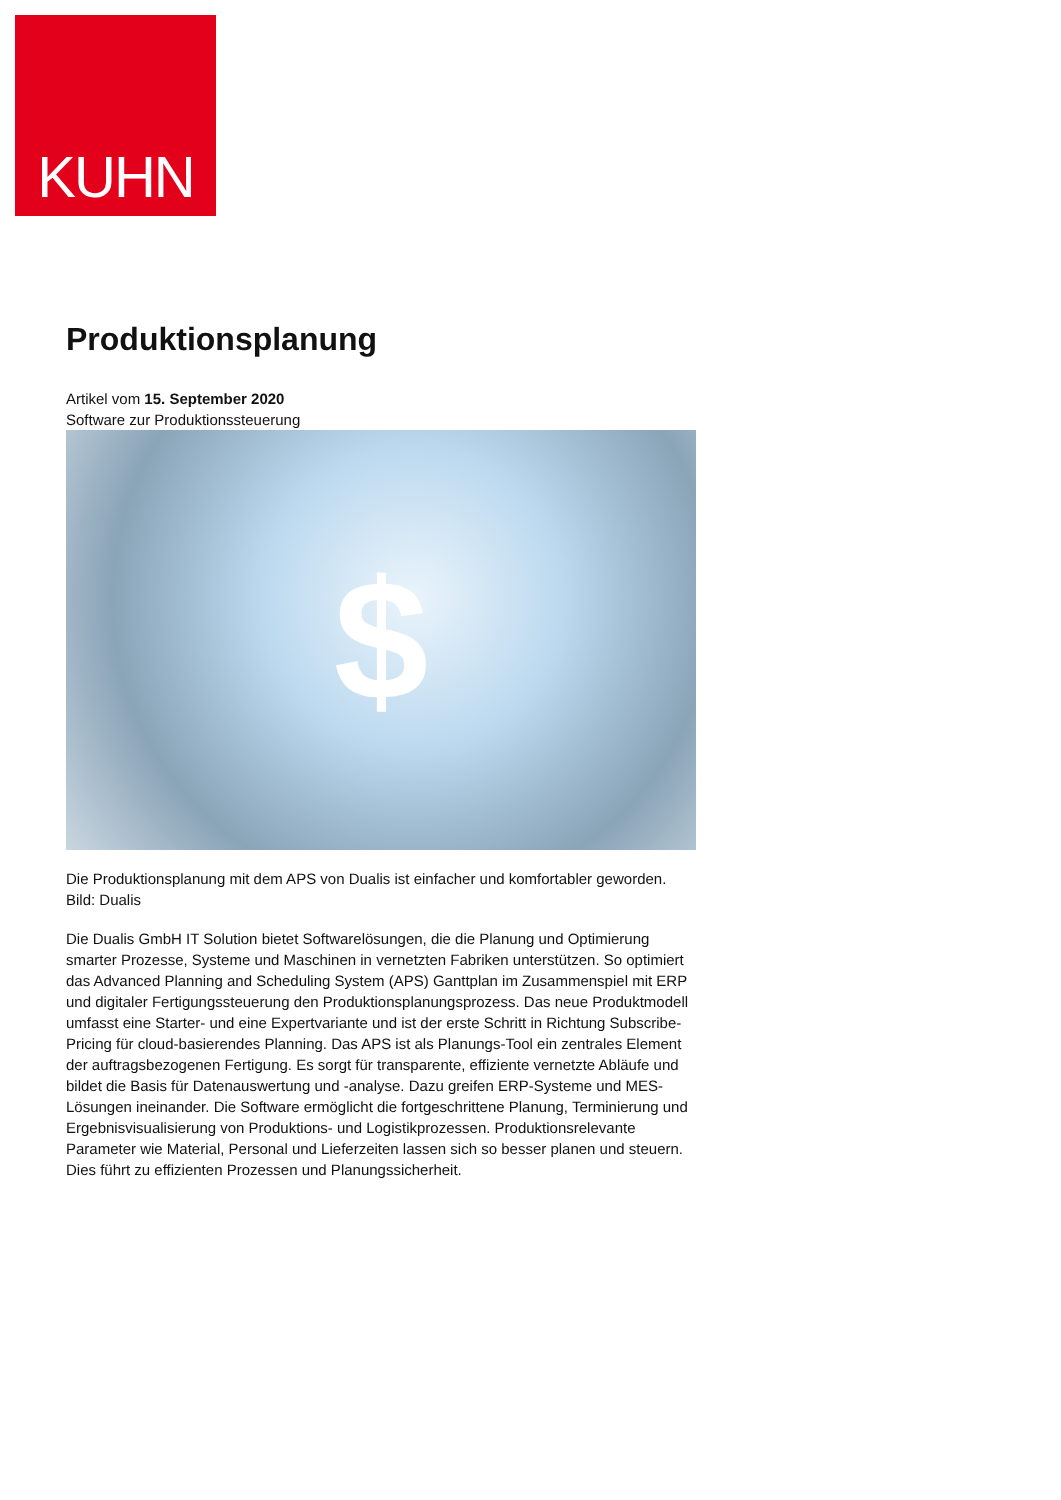KUHN
Produktionsplanung
Artikel vom 15. September 2020
Software zur Produktionssteuerung
$
Die Produktionsplanung mit dem APS von Dualis ist einfacher und komfortabler geworden. Bild: Dualis
Die Dualis GmbH IT Solution bietet Softwarelösungen, die die Planung und Optimierung smarter Prozesse, Systeme und Maschinen in vernetzten Fabriken unterstützen. So optimiert das Advanced Planning and Scheduling System (APS) Ganttplan im Zusammenspiel mit ERP und digitaler Fertigungssteuerung den Produktionsplanungsprozess. Das neue Produktmodell umfasst eine Starter- und eine Expertvariante und ist der erste Schritt in Richtung Subscribe-Pricing für cloud-basierendes Planning. Das APS ist als Planungs-Tool ein zentrales Element der auftragsbezogenen Fertigung. Es sorgt für transparente, effiziente vernetzte Abläufe und bildet die Basis für Datenauswertung und -analyse. Dazu greifen ERP-Systeme und MES-Lösungen ineinander. Die Software ermöglicht die fortgeschrittene Planung, Terminierung und Ergebnisvisualisierung von Produktions- und Logistikprozessen. Produktionsrelevante Parameter wie Material, Personal und Lieferzeiten lassen sich so besser planen und steuern. Dies führt zu effizienten Prozessen und Planungssicherheit.